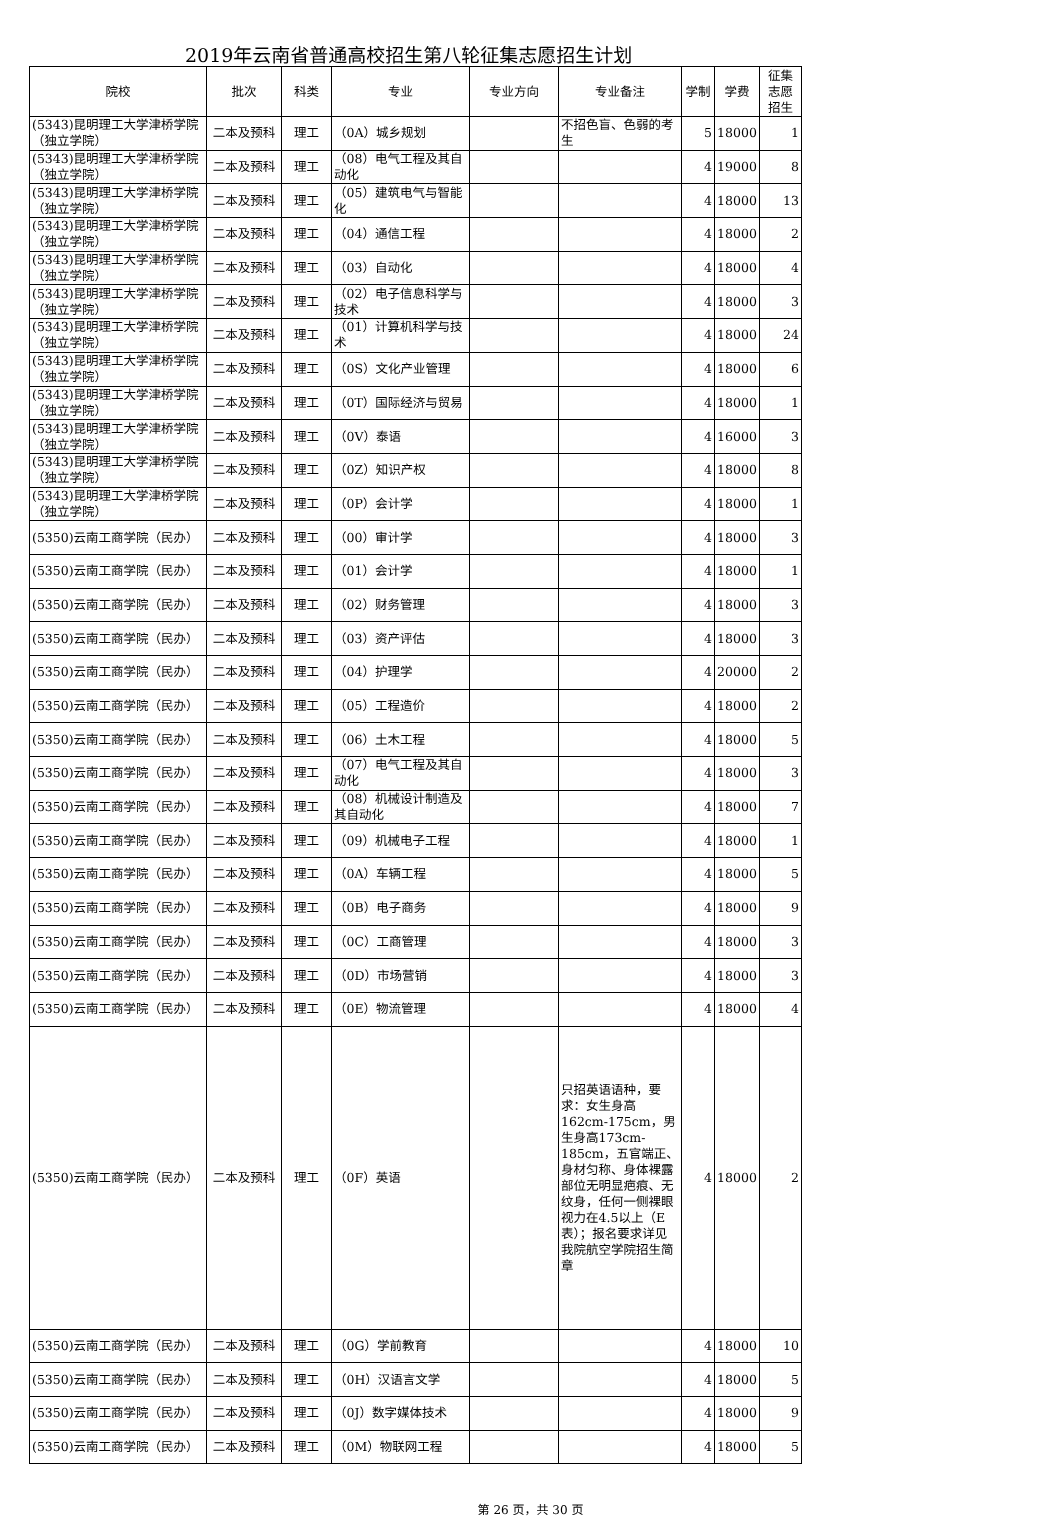2019年云南省普通高校招生第八轮征集志愿招生计划
| 院校 | 批次 | 科类 | 专业 | 专业方向 | 专业备注 | 学制 | 学费 | 征集志愿招生 |
| --- | --- | --- | --- | --- | --- | --- | --- | --- |
| (5343)昆明理工大学津桥学院（独立学院） | 二本及预科 | 理工 | （0A）城乡规划 | | 不招色盲、色弱的考生 | 5 | 18000 | 1 |
| (5343)昆明理工大学津桥学院（独立学院） | 二本及预科 | 理工 | （08）电气工程及其自动化 | | | 4 | 19000 | 8 |
| (5343)昆明理工大学津桥学院（独立学院） | 二本及预科 | 理工 | （05）建筑电气与智能化 | | | 4 | 18000 | 13 |
| (5343)昆明理工大学津桥学院（独立学院） | 二本及预科 | 理工 | （04）通信工程 | | | 4 | 18000 | 2 |
| (5343)昆明理工大学津桥学院（独立学院） | 二本及预科 | 理工 | （03）自动化 | | | 4 | 18000 | 4 |
| (5343)昆明理工大学津桥学院（独立学院） | 二本及预科 | 理工 | （02）电子信息科学与技术 | | | 4 | 18000 | 3 |
| (5343)昆明理工大学津桥学院（独立学院） | 二本及预科 | 理工 | （01）计算机科学与技术 | | | 4 | 18000 | 24 |
| (5343)昆明理工大学津桥学院（独立学院） | 二本及预科 | 理工 | （0S）文化产业管理 | | | 4 | 18000 | 6 |
| (5343)昆明理工大学津桥学院（独立学院） | 二本及预科 | 理工 | （0T）国际经济与贸易 | | | 4 | 18000 | 1 |
| (5343)昆明理工大学津桥学院（独立学院） | 二本及预科 | 理工 | （0V）泰语 | | | 4 | 16000 | 3 |
| (5343)昆明理工大学津桥学院（独立学院） | 二本及预科 | 理工 | （0Z）知识产权 | | | 4 | 18000 | 8 |
| (5343)昆明理工大学津桥学院（独立学院） | 二本及预科 | 理工 | （0P）会计学 | | | 4 | 18000 | 1 |
| (5350)云南工商学院（民办） | 二本及预科 | 理工 | （00）审计学 | | | 4 | 18000 | 3 |
| (5350)云南工商学院（民办） | 二本及预科 | 理工 | （01）会计学 | | | 4 | 18000 | 1 |
| (5350)云南工商学院（民办） | 二本及预科 | 理工 | （02）财务管理 | | | 4 | 18000 | 3 |
| (5350)云南工商学院（民办） | 二本及预科 | 理工 | （03）资产评估 | | | 4 | 18000 | 3 |
| (5350)云南工商学院（民办） | 二本及预科 | 理工 | （04）护理学 | | | 4 | 20000 | 2 |
| (5350)云南工商学院（民办） | 二本及预科 | 理工 | （05）工程造价 | | | 4 | 18000 | 2 |
| (5350)云南工商学院（民办） | 二本及预科 | 理工 | （06）土木工程 | | | 4 | 18000 | 5 |
| (5350)云南工商学院（民办） | 二本及预科 | 理工 | （07）电气工程及其自动化 | | | 4 | 18000 | 3 |
| (5350)云南工商学院（民办） | 二本及预科 | 理工 | （08）机械设计制造及其自动化 | | | 4 | 18000 | 7 |
| (5350)云南工商学院（民办） | 二本及预科 | 理工 | （09）机械电子工程 | | | 4 | 18000 | 1 |
| (5350)云南工商学院（民办） | 二本及预科 | 理工 | （0A）车辆工程 | | | 4 | 18000 | 5 |
| (5350)云南工商学院（民办） | 二本及预科 | 理工 | （0B）电子商务 | | | 4 | 18000 | 9 |
| (5350)云南工商学院（民办） | 二本及预科 | 理工 | （0C）工商管理 | | | 4 | 18000 | 3 |
| (5350)云南工商学院（民办） | 二本及预科 | 理工 | （0D）市场营销 | | | 4 | 18000 | 3 |
| (5350)云南工商学院（民办） | 二本及预科 | 理工 | （0E）物流管理 | | | 4 | 18000 | 4 |
| (5350)云南工商学院（民办） | 二本及预科 | 理工 | （0F）英语 | | 只招英语语种，要求：女生身高162cm-175cm，男生身高173cm-185cm，五官端正、身材匀称、身体裸露部位无明显疤痕、无纹身，任何一侧裸眼视力在4.5以上（E表）；报名要求详见我院航空学院招生简章 | 4 | 18000 | 2 |
| (5350)云南工商学院（民办） | 二本及预科 | 理工 | （0G）学前教育 | | | 4 | 18000 | 10 |
| (5350)云南工商学院（民办） | 二本及预科 | 理工 | （0H）汉语言文学 | | | 4 | 18000 | 5 |
| (5350)云南工商学院（民办） | 二本及预科 | 理工 | （0J）数字媒体技术 | | | 4 | 18000 | 9 |
| (5350)云南工商学院（民办） | 二本及预科 | 理工 | （0M）物联网工程 | | | 4 | 18000 | 5 |
第 26 页，共 30 页